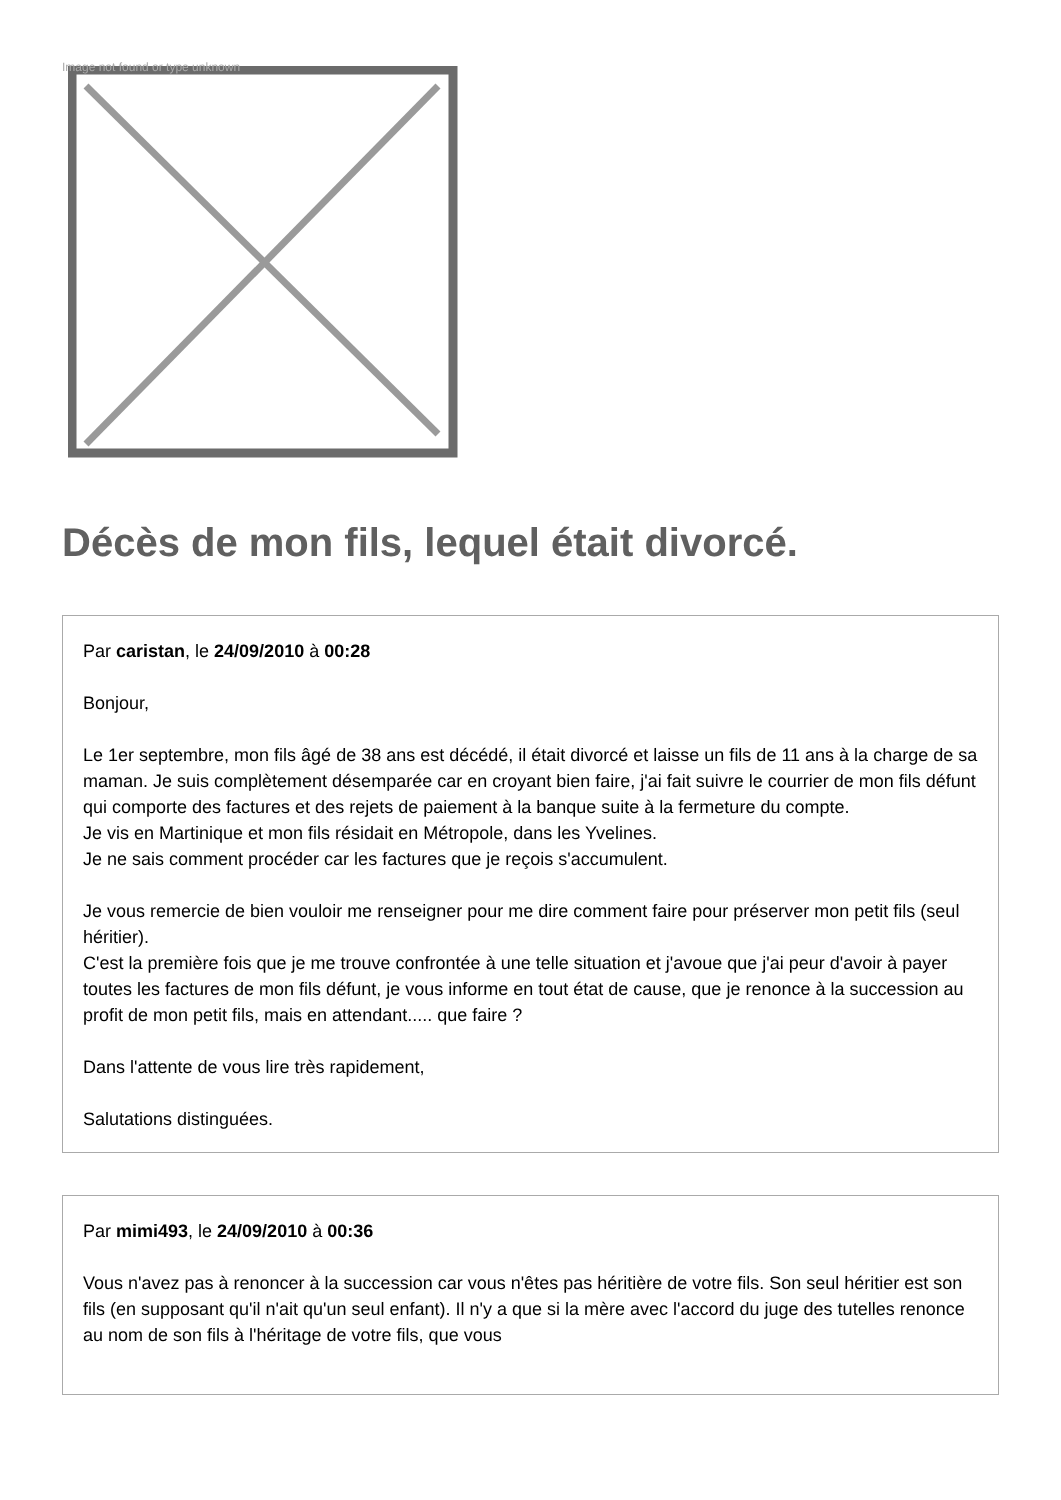Image not found or type unknown
Décès de mon fils, lequel était divorcé.
Par caristan, le 24/09/2010 à 00:28
Bonjour,
Le 1er septembre, mon fils âgé de 38 ans est décédé, il était divorcé et laisse un fils de 11 ans à la charge de sa maman. Je suis complètement désemparée car en croyant bien faire, j'ai fait suivre le courrier de mon fils défunt qui comporte des factures et des rejets de paiement à la banque suite à la fermeture du compte.
Je vis en Martinique et mon fils résidait en Métropole, dans les Yvelines.
Je ne sais comment procéder car les factures que je reçois s'accumulent.
Je vous remercie de bien vouloir me renseigner pour me dire comment faire pour préserver mon petit fils (seul héritier).
C'est la première fois que je me trouve confrontée à une telle situation et j'avoue que j'ai peur d'avoir à payer toutes les factures de mon fils défunt, je vous informe en tout état de cause, que je renonce à la succession au profit de mon petit fils, mais en attendant..... que faire ?
Dans l'attente de vous lire très rapidement,
Salutations distinguées.
Par mimi493, le 24/09/2010 à 00:36
Vous n'avez pas à renoncer à la succession car vous n'êtes pas héritière de votre fils. Son seul héritier est son fils (en supposant qu'il n'ait qu'un seul enfant). Il n'y a que si la mère avec l'accord du juge des tutelles renonce au nom de son fils à l'héritage de votre fils, que vous